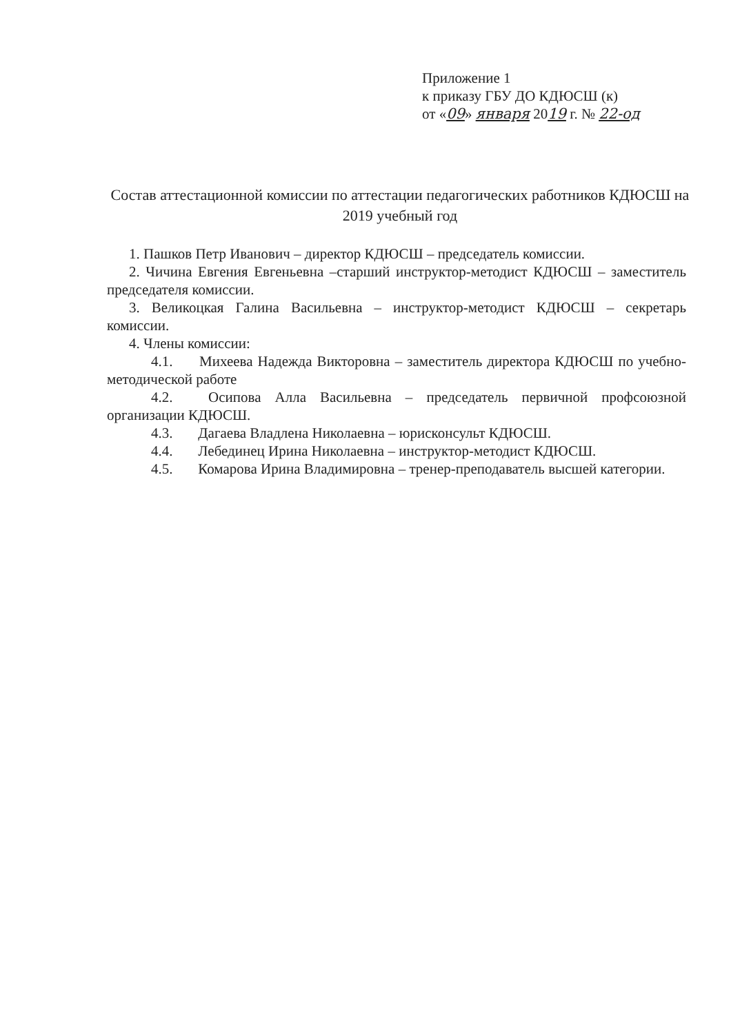Приложение 1
к приказу ГБУ ДО КДЮСШ (к)
от «09» января 2019 г. № 22-од
Состав аттестационной комиссии по аттестации педагогических работников КДЮСШ на 2019 учебный год
1. Пашков Петр Иванович – директор КДЮСШ – председатель комиссии.
2. Чичина Евгения Евгеньевна –старший инструктор-методист КДЮСШ – заместитель председателя комиссии.
3. Великоцкая Галина Васильевна – инструктор-методист КДЮСШ – секретарь комиссии.
4. Члены комиссии:
4.1. Михеева Надежда Викторовна – заместитель директора КДЮСШ по учебно-методической работе
4.2. Осипова Алла Васильевна – председатель первичной профсоюзной организации КДЮСШ.
4.3. Дагаева Владлена Николаевна – юрисконсульт КДЮСШ.
4.4. Лебединец Ирина Николаевна – инструктор-методист КДЮСШ.
4.5. Комарова Ирина Владимировна – тренер-преподаватель высшей категории.